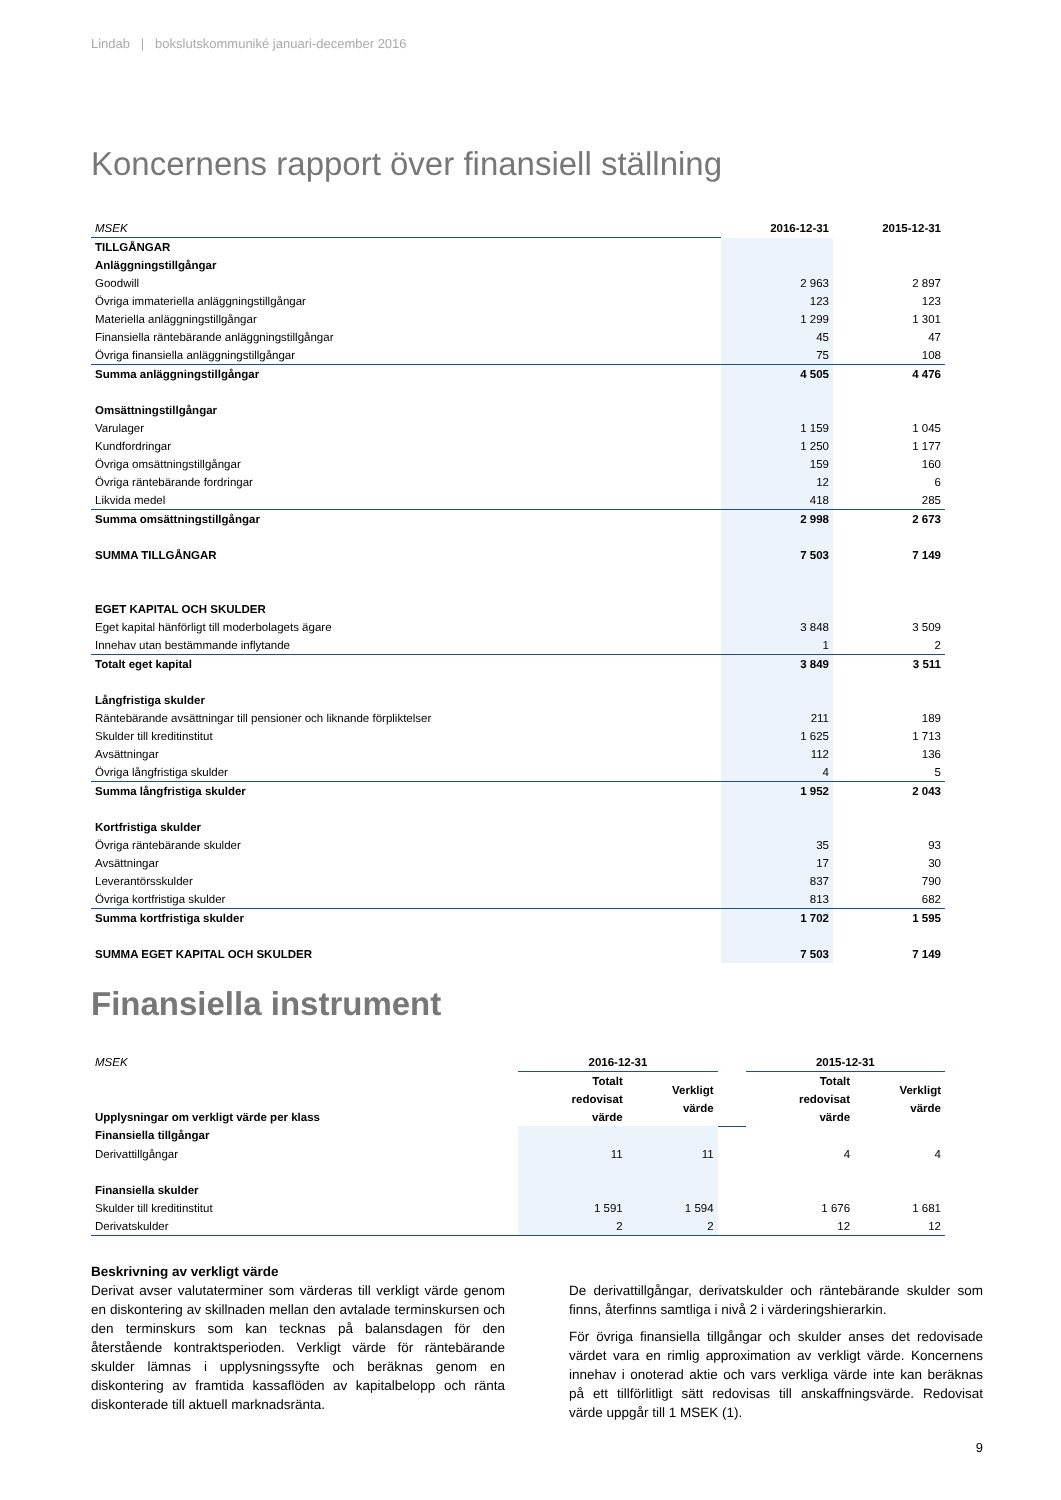Lindab | bokslutskommuniké januari-december 2016
Koncernens rapport över finansiell ställning
| MSEK | 2016-12-31 | 2015-12-31 |
| TILLGÅNGAR | | |
| Anläggningstillgångar | | |
| Goodwill | 2 963 | 2 897 |
| Övriga immateriella anläggningstillgångar | 123 | 123 |
| Materiella anläggningstillgångar | 1 299 | 1 301 |
| Finansiella räntebärande anläggningstillgångar | 45 | 47 |
| Övriga finansiella anläggningstillgångar | 75 | 108 |
| Summa anläggningstillgångar | 4 505 | 4 476 |
| Omsättningstillgångar | | |
| Varulager | 1 159 | 1 045 |
| Kundfordringar | 1 250 | 1 177 |
| Övriga omsättningstillgångar | 159 | 160 |
| Övriga räntebärande fordringar | 12 | 6 |
| Likvida medel | 418 | 285 |
| Summa omsättningstillgångar | 2 998 | 2 673 |
| SUMMA TILLGÅNGAR | 7 503 | 7 149 |
| EGET KAPITAL OCH SKULDER | | |
| Eget kapital hänförligt till moderbolagets ägare | 3 848 | 3 509 |
| Innehav utan bestämmande inflytande | 1 | 2 |
| Totalt eget kapital | 3 849 | 3 511 |
| Långfristiga skulder | | |
| Räntebärande avsättningar till pensioner och liknande förpliktelser | 211 | 189 |
| Skulder till kreditinstitut | 1 625 | 1 713 |
| Avsättningar | 112 | 136 |
| Övriga långfristiga skulder | 4 | 5 |
| Summa långfristiga skulder | 1 952 | 2 043 |
| Kortfristiga skulder | | |
| Övriga räntebärande skulder | 35 | 93 |
| Avsättningar | 17 | 30 |
| Leverantörsskulder | 837 | 790 |
| Övriga kortfristiga skulder | 813 | 682 |
| Summa kortfristiga skulder | 1 702 | 1 595 |
| SUMMA EGET KAPITAL OCH SKULDER | 7 503 | 7 149 |
Finansiella instrument
| MSEK | 2016-12-31 | | | 2015-12-31 | |
| Upplysningar om verkligt värde per klass | Totalt redovisat värde | Verkligt värde | | Totalt redovisat värde | Verkligt värde |
| Finansiella tillgångar | | | | | |
| Derivattillgångar | 11 | 11 | | 4 | 4 |
| Finansiella skulder | | | | | |
| Skulder till kreditinstitut | 1 591 | 1 594 | | 1 676 | 1 681 |
| Derivatskulder | 2 | 2 | | 12 | 12 |
Beskrivning av verkligt värde
Derivat avser valutaterminer som värderas till verkligt värde genom en diskontering av skillnaden mellan den avtalade terminskursen och den terminskurs som kan tecknas på balansdagen för den återstående kontraktsperioden. Verkligt värde för räntebärande skulder lämnas i upplysningssyfte och beräknas genom en diskontering av framtida kassaflöden av kapitalbelopp och ränta diskonterade till aktuell marknadsränta.
De derivattillgångar, derivatskulder och räntebärande skulder som finns, återfinns samtliga i nivå 2 i värderingshierarkin.
För övriga finansiella tillgångar och skulder anses det redovisade värdet vara en rimlig approximation av verkligt värde. Koncernens innehav i onoterad aktie och vars verkliga värde inte kan beräknas på ett tillförlitligt sätt redovisas till anskaffningsvärde. Redovisat värde uppgår till 1 MSEK (1).
9